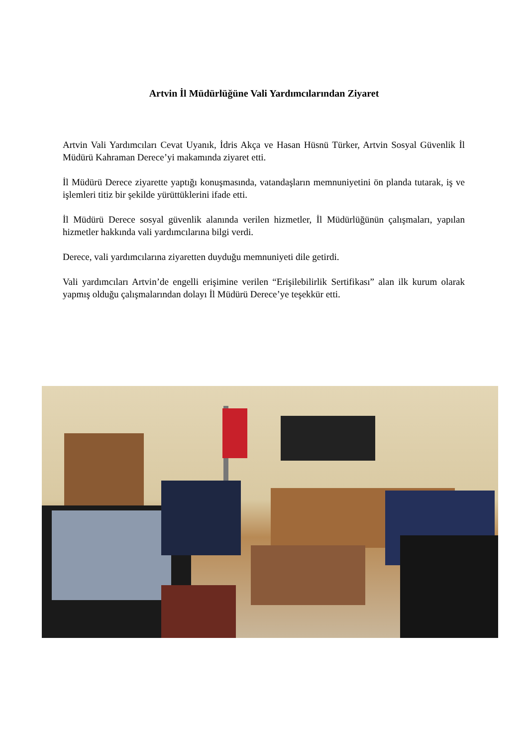Artvin İl Müdürlüğüne Vali Yardımcılarından Ziyaret
Artvin Vali Yardımcıları Cevat Uyanık, İdris Akça ve Hasan Hüsnü Türker, Artvin Sosyal Güvenlik İl Müdürü Kahraman Derece’yi makamında ziyaret etti.
İl Müdürü Derece ziyarette yaptığı konuşmasında, vatandaşların memnuniyetini ön planda tutarak, iş ve işlemleri titiz bir şekilde yürüttüklerini ifade etti.
İl Müdürü Derece sosyal güvenlik alanında verilen hizmetler, İl Müdürlüğünün çalışmaları, yapılan hizmetler hakkında vali yardımcılarına bilgi verdi.
Derece, vali yardımcılarına ziyaretten duyduğu memnuniyeti dile getirdi.
Vali yardımcıları Artvin’de engelli erişimine verilen “Erişilebilirlik Sertifikası” alan ilk kurum olarak yapmış olduğu çalışmalarından dolayı İl Müdürü Derece’ye teşekkür etti.